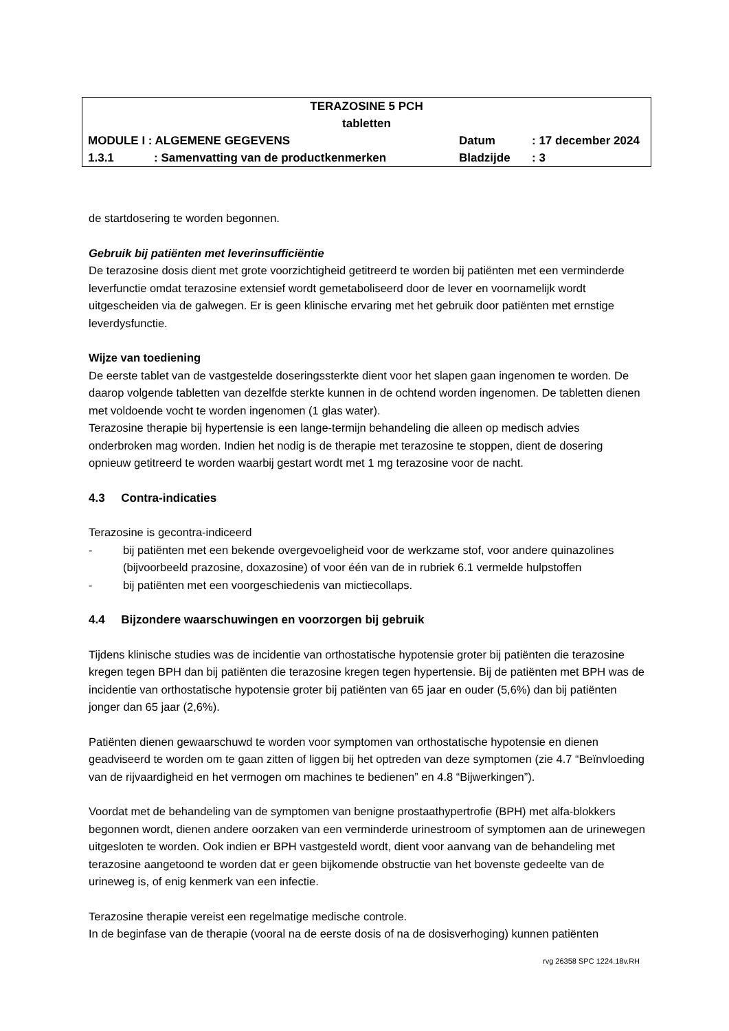| TERAZOSINE 5 PCH tabletten | | | |
| MODULE I : ALGEMENE GEGEVENS | | Datum | : 17 december 2024 |
| 1.3.1 | : Samenvatting van de productkenmerken | Bladzijde | : 3 |
de startdosering te worden begonnen.
Gebruik bij patiënten met leverinsufficiëntie
De terazosine dosis dient met grote voorzichtigheid getitreerd te worden bij patiënten met een verminderde leverfunctie omdat terazosine extensief wordt gemetaboliseerd door de lever en voornamelijk wordt uitgescheiden via de galwegen. Er is geen klinische ervaring met het gebruik door patiënten met ernstige leverdysfunctie.
Wijze van toediening
De eerste tablet van de vastgestelde doseringssterkte dient voor het slapen gaan ingenomen te worden. De daarop volgende tabletten van dezelfde sterkte kunnen in de ochtend worden ingenomen. De tabletten dienen met voldoende vocht te worden ingenomen (1 glas water).
Terazosine therapie bij hypertensie is een lange-termijn behandeling die alleen op medisch advies onderbroken mag worden. Indien het nodig is de therapie met terazosine te stoppen, dient de dosering opnieuw getitreerd te worden waarbij gestart wordt met 1 mg terazosine voor de nacht.
4.3 Contra-indicaties
Terazosine is gecontra-indiceerd
- bij patiënten met een bekende overgevoeligheid voor de werkzame stof, voor andere quinazolines (bijvoorbeeld prazosine, doxazosine) of voor één van de in rubriek 6.1 vermelde hulpstoffen
- bij patiënten met een voorgeschiedenis van mictiecollaps.
4.4 Bijzondere waarschuwingen en voorzorgen bij gebruik
Tijdens klinische studies was de incidentie van orthostatische hypotensie groter bij patiënten die terazosine kregen tegen BPH dan bij patiënten die terazosine kregen tegen hypertensie. Bij de patiënten met BPH was de incidentie van orthostatische hypotensie groter bij patiënten van 65 jaar en ouder (5,6%) dan bij patiënten jonger dan 65 jaar (2,6%).
Patiënten dienen gewaarschuwd te worden voor symptomen van orthostatische hypotensie en dienen geadviseerd te worden om te gaan zitten of liggen bij het optreden van deze symptomen (zie 4.7 “Beïnvloeding van de rijvaardigheid en het vermogen om machines te bedienen” en 4.8 “Bijwerkingen”).
Voordat met de behandeling van de symptomen van benigne prostaathypertrofie (BPH) met alfa-blokkers begonnen wordt, dienen andere oorzaken van een verminderde urinestroom of symptomen aan de urinewegen uitgesloten te worden. Ook indien er BPH vastgesteld wordt, dient voor aanvang van de behandeling met terazosine aangetoond te worden dat er geen bijkomende obstructie van het bovenste gedeelte van de urineweg is, of enig kenmerk van een infectie.
Terazosine therapie vereist een regelmatige medische controle.
In de beginfase van de therapie (vooral na de eerste dosis of na de dosisverhoging) kunnen patiënten
rvg 26358 SPC 1224.18v.RH